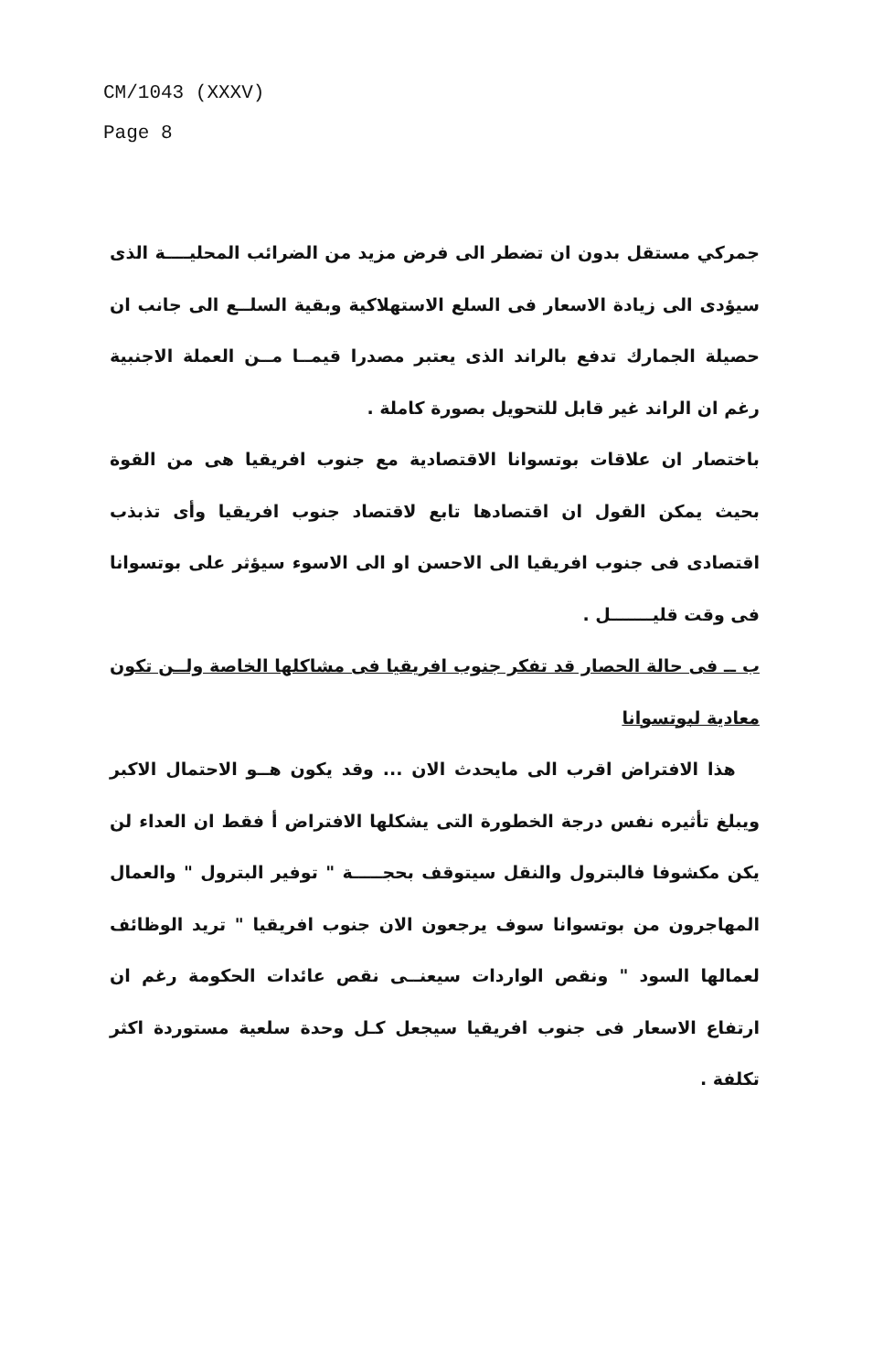CM/1043 (XXXV)
Page 8
جمركي مستقل بدون ان تضطر الى فرض مزيد من الضرائب المحليــــة الذى سيؤدى الى زيادة الاسعار فى السلع الاستهلاكية وبقية السلــع الى جانب ان حصيلة الجمارك تدفع بالراند الذى يعتبر مصدرا قيمــا مــن العملة الاجنبية رغم ان الراند غير قابل للتحويل بصورة كاملة .
باختصار ان علاقات بوتسوانا الاقتصادية مع جنوب افريقيا هى من القوة بحيث يمكن القول ان اقتصادها تابع لاقتصاد جنوب افريقيا وأى تذبذب اقتصادى فى جنوب افريقيا الى الاحسن او الى الاسوء سيؤثر على بوتسوانا فى وقت قليـــــــل .
ب ــ فى حالة الحصار قد تفكر جنوب افريقيا فى مشاكلها الخاصة ولــن تكون معادية لبوتسوانا
هذا الافتراض اقرب الى مايحدث الان ... وقد يكون هــو الاحتمال الاكبر ويبلغ تأثيره نفس درجة الخطورة التى يشكلها الافتراض أ فقط ان العداء لن يكن مكشوفا فالبترول والنقل سيتوقف بحجـــــة " توفير البترول " والعمال المهاجرون من بوتسوانا سوف يرجعون الان جنوب افريقيا " تريد الوظائف لعمالها السود " ونقص الواردات سيعنــى نقص عائدات الحكومة رغم ان ارتفاع الاسعار فى جنوب افريقيا سيجعل كـل وحدة سلعية مستوردة اكثر تكلفة .